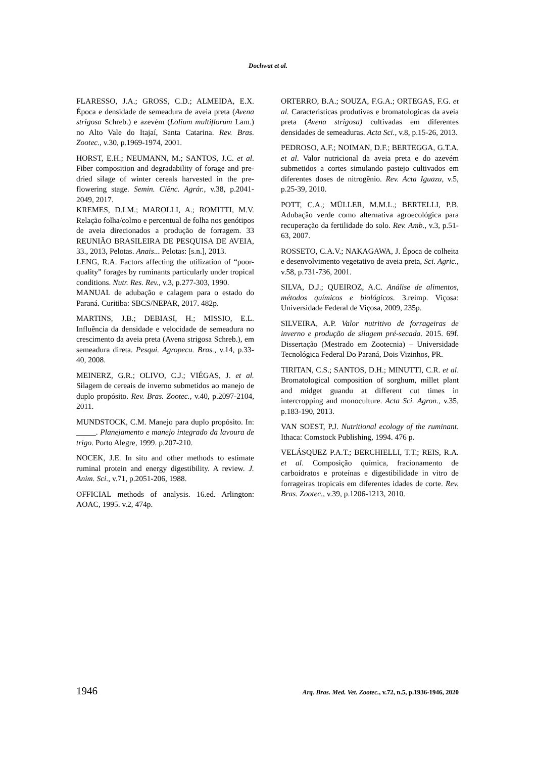Dochwat et al.
FLARESSO, J.A.; GROSS, C.D.; ALMEIDA, E.X. Época e densidade de semeadura de aveia preta (Avena strigosa Schreb.) e azevém (Lolium multiflorum Lam.) no Alto Vale do Itajaí, Santa Catarina. Rev. Bras. Zootec., v.30, p.1969-1974, 2001.
HORST, E.H.; NEUMANN, M.; SANTOS, J.C. et al. Fiber composition and degradability of forage and pre-dried silage of winter cereals harvested in the pre-flowering stage. Semin. Ciênc. Agrár., v.38, p.2041-2049, 2017.
KREMES, D.I.M.; MAROLLI, A.; ROMITTI, M.V. Relação folha/colmo e percentual de folha nos genótipos de aveia direcionados a produção de forragem. 33 REUNIÃO BRASILEIRA DE PESQUISA DE AVEIA, 33., 2013, Pelotas. Anais... Pelotas: [s.n.], 2013.
LENG, R.A. Factors affecting the utilization of “poor-quality” forages by ruminants particularly under tropical conditions. Nutr. Res. Rev., v.3, p.277-303, 1990.
MANUAL de adubação e calagem para o estado do Paraná. Curitiba: SBCS/NEPAR, 2017. 482p.
MARTINS, J.B.; DEBIASI, H.; MISSIO, E.L. Influência da densidade e velocidade de semeadura no crescimento da aveia preta (Avena strigosa Schreb.), em semeadura direta. Pesqui. Agropecu. Bras., v.14, p.33-40, 2008.
MEINERZ, G.R.; OLIVO, C.J.; VIÉGAS, J. et al. Silagem de cereais de inverno submetidos ao manejo de duplo propósito. Rev. Bras. Zootec., v.40, p.2097-2104, 2011.
MUNDSTOCK, C.M. Manejo para duplo propósito. In: _____. Planejamento e manejo integrado da lavoura de trigo. Porto Alegre, 1999. p.207-210.
NOCEK, J.E. In situ and other methods to estimate ruminal protein and energy digestibility. A review. J. Anim. Sci., v.71, p.2051-206, 1988.
OFFICIAL methods of analysis. 16.ed. Arlington: AOAC, 1995. v.2, 474p.
ORTERRO, B.A.; SOUZA, F.G.A.; ORTEGAS, F.G. et al. Caracteristicas produtivas e bromatologicas da aveia preta (Avena strigosa) cultivadas em diferentes densidades de semeaduras. Acta Sci., v.8, p.15-26, 2013.
PEDROSO, A.F.; NOIMAN, D.F.; BERTEGGA, G.T.A. et al. Valor nutricional da aveia preta e do azevém submetidos a cortes simulando pastejo cultivados em diferentes doses de nitrogênio. Rev. Acta Iguazu, v.5, p.25-39, 2010.
POTT, C.A.; MÜLLER, M.M.L.; BERTELLI, P.B. Adubação verde como alternativa agroecológica para recuperação da fertilidade do solo. Rev. Amb., v.3, p.51-63, 2007.
ROSSETO, C.A.V.; NAKAGAWA, J. Época de colheita e desenvolvimento vegetativo de aveia preta, Sci. Agric., v.58, p.731-736, 2001.
SILVA, D.J.; QUEIROZ, A.C. Análise de alimentos, métodos químicos e biológicos. 3.reimp. Viçosa: Universidade Federal de Viçosa, 2009, 235p.
SILVEIRA, A.P. Valor nutritivo de forrageiras de inverno e produção de silagem pré-secada. 2015. 69f. Dissertação (Mestrado em Zootecnia) – Universidade Tecnológica Federal Do Paraná, Dois Vizinhos, PR.
TIRITAN, C.S.; SANTOS, D.H.; MINUTTI, C.R. et al. Bromatological composition of sorghum, millet plant and midget guandu at different cut times in intercropping and monoculture. Acta Sci. Agron., v.35, p.183-190, 2013.
VAN SOEST, P.J. Nutritional ecology of the ruminant. Ithaca: Comstock Publishing, 1994. 476 p.
VELÁSQUEZ P.A.T.; BERCHIELLI, T.T.; REIS, R.A. et al. Composição química, fracionamento de carboidratos e proteínas e digestibilidade in vitro de forrageiras tropicais em diferentes idades de corte. Rev. Bras. Zootec., v.39, p.1206-1213, 2010.
1946 Arq. Bras. Med. Vet. Zootec., v.72, n.5, p.1936-1946, 2020